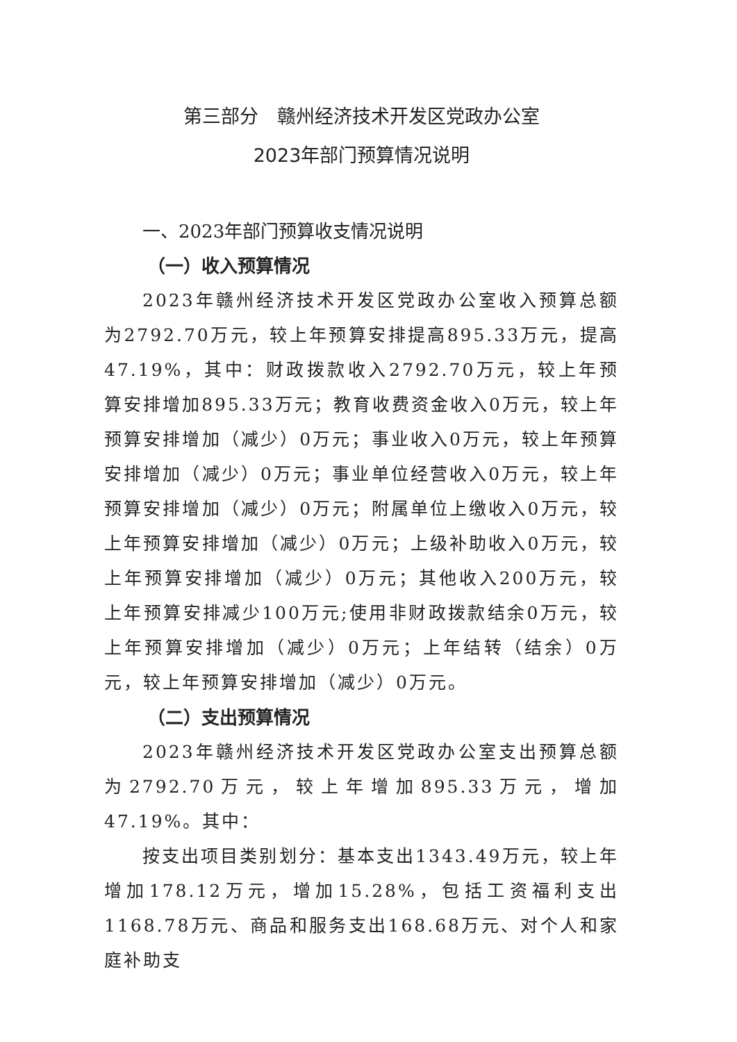第三部分　赣州经济技术开发区党政办公室
2023年部门预算情况说明
一、2023年部门预算收支情况说明
（一）收入预算情况
2023年赣州经济技术开发区党政办公室收入预算总额为2792.70万元，较上年预算安排提高895.33万元，提高47.19%，其中：财政拨款收入2792.70万元，较上年预算安排增加895.33万元；教育收费资金收入0万元，较上年预算安排增加（减少）0万元；事业收入0万元，较上年预算安排增加（减少）0万元；事业单位经营收入0万元，较上年预算安排增加（减少）0万元；附属单位上缴收入0万元，较上年预算安排增加（减少）0万元；上级补助收入0万元，较上年预算安排增加（减少）0万元；其他收入200万元，较上年预算安排减少100万元;使用非财政拨款结余0万元，较上年预算安排增加（减少）0万元；上年结转（结余）0万元，较上年预算安排增加（减少）0万元。
（二）支出预算情况
2023年赣州经济技术开发区党政办公室支出预算总额为2792.70万元，较上年增加895.33万元，增加47.19%。其中：
按支出项目类别划分：基本支出1343.49万元，较上年增加178.12万元，增加15.28%，包括工资福利支出1168.78万元、商品和服务支出168.68万元、对个人和家庭补助支